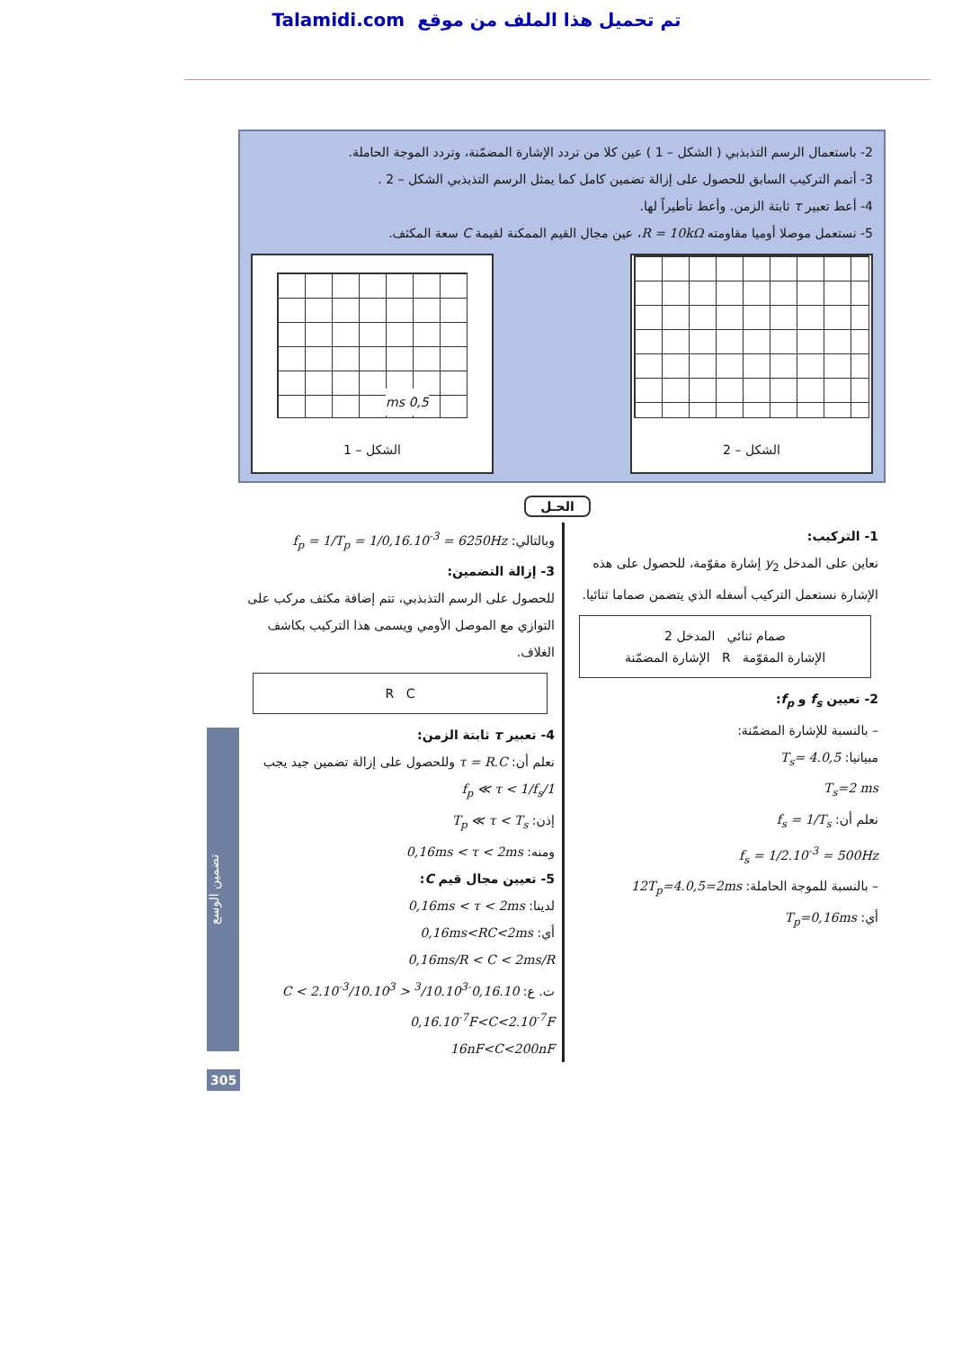Talamidi.com تم تحميل هذا الملف من موقع
2- باستعمال الرسم التذبذبي ( الشكل – 1 ) عين كلا من تردد الإشارة المضمّنة، وتردد الموجة الحاملة.
3- أتمم التركيب السابق للحصول على إزالة تضمين كامل كما يمثل الرسم التذبذبي الشكل – 2 .
4- أعط تعبير τ ثابتة الزمن. وأعط تأطيراً لها.
5- نستعمل موصلا أوميا مقاومته R = 10kΩ، عين مجال القيم الممكنة لقيمة C سعة المكثف.
الشكل – 2
0,5 ms
الشكل – 1
الحـل
1- التركيب:
نعاين على المدخل y<sub>2</sub> إشارة مقوّمة، للحصول على هذه الإشارة نستعمل التركيب أسفله الذي يتضمن صماما ثنائيا.
صمام ثنائي المدخل 2
الإشارة المقوّمة R الإشارة المضمّنة
2- تعيين f<sub>s</sub> و f<sub>p</sub>:
– بالنسبة للإشارة المضمّنة:
مبيانيا: T<sub>s</sub>= 4.0,5
T<sub>s</sub>=2 ms
نعلم أن: f<sub>s</sub> = 1/T<sub>s</sub>
f<sub>s</sub> = 1/2.10<sup>-3</sup> = 500Hz
– بالنسبة للموجة الحاملة: 12T<sub>p</sub>=4.0,5=2ms
أي: T<sub>p</sub>=0,16ms
وبالتالي: f<sub>p</sub> = 1/T<sub>p</sub> = 1/0,16.10<sup>-3</sup> = 6250Hz
3- إزالة التضمين:
للحصول على الرسم التذبذبي، تتم إضافة مكثف مركب على التوازي مع الموصل الأومي ويسمى هذا التركيب بكاشف الغلاف.
R C
4- تعبير τ ثابتة الزمن:
نعلم أن: τ = R.C وللحصول على إزالة تضمين جيد يجب 1/f<sub>p</sub> ≪ τ < 1/f<sub>s</sub>
إذن: T<sub>p</sub> ≪ τ < T<sub>s</sub>
ومنه: 0,16ms < τ < 2ms
5- تعيين مجال قيم C:
لدينا: 0,16ms < τ < 2ms
أي: 0,16ms<RC<2ms
0,16ms/R < C < 2ms/R
ت. ع: 0,16.10<sup>-3</sup>/10.10<sup>3</sup> < C < 2.10<sup>-3</sup>/10.10<sup>3</sup>
0,16.10<sup>-7</sup>F<C<2.10<sup>-7</sup>F
16nF<C<200nF
تضمين الوسع
305